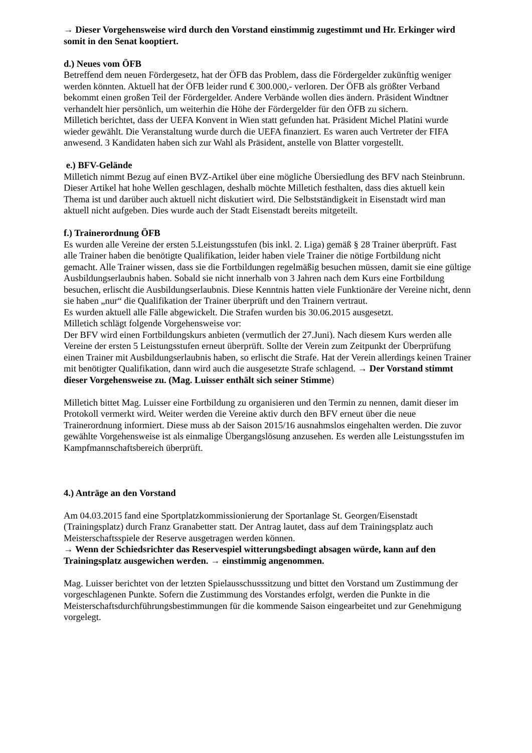→ Dieser Vorgehensweise wird durch den Vorstand einstimmig zugestimmt und Hr. Erkinger wird somit in den Senat kooptiert.
d.) Neues vom ÖFB
Betreffend dem neuen Fördergesetz, hat der ÖFB das Problem, dass die Fördergelder zukünftig weniger werden könnten. Aktuell hat der ÖFB leider rund € 300.000,- verloren. Der ÖFB als größter Verband bekommt einen großen Teil der Fördergelder. Andere Verbände wollen dies ändern. Präsident Windtner verhandelt hier persönlich, um weiterhin die Höhe der Fördergelder für den ÖFB zu sichern.
Milletich berichtet, dass der UEFA Konvent in Wien statt gefunden hat. Präsident Michel Platini wurde wieder gewählt. Die Veranstaltung wurde durch die UEFA finanziert. Es waren auch Vertreter der FIFA anwesend. 3 Kandidaten haben sich zur Wahl als Präsident, anstelle von Blatter vorgestellt.
e.) BFV-Gelände
Milletich nimmt Bezug auf einen BVZ-Artikel über eine mögliche Übersiedlung des BFV nach Steinbrunn. Dieser Artikel hat hohe Wellen geschlagen, deshalb möchte Milletich festhalten, dass dies aktuell kein Thema ist und darüber auch aktuell nicht diskutiert wird. Die Selbstständigkeit in Eisenstadt wird man aktuell nicht aufgeben. Dies wurde auch der Stadt Eisenstadt bereits mitgeteilt.
f.) Trainerordnung ÖFB
Es wurden alle Vereine der ersten 5.Leistungsstufen (bis inkl. 2. Liga) gemäß § 28 Trainer überprüft. Fast alle Trainer haben die benötigte Qualifikation, leider haben viele Trainer die nötige Fortbildung nicht gemacht. Alle Trainer wissen, dass sie die Fortbildungen regelmäßig besuchen müssen, damit sie eine gültige Ausbildungserlaubnis haben. Sobald sie nicht innerhalb von 3 Jahren nach dem Kurs eine Fortbildung besuchen, erlischt die Ausbildungserlaubnis. Diese Kenntnis hatten viele Funktionäre der Vereine nicht, denn sie haben „nur“ die Qualifikation der Trainer überprüft und den Trainern vertraut.
Es wurden aktuell alle Fälle abgewickelt. Die Strafen wurden bis 30.06.2015 ausgesetzt.
Milletich schlägt folgende Vorgehensweise vor:
Der BFV wird einen Fortbildungskurs anbieten (vermutlich der 27.Juni). Nach diesem Kurs werden alle Vereine der ersten 5 Leistungsstufen erneut überprüft. Sollte der Verein zum Zeitpunkt der Überprüfung einen Trainer mit Ausbildungserlaubnis haben, so erlischt die Strafe. Hat der Verein allerdings keinen Trainer mit benötigter Qualifikation, dann wird auch die ausgesetzte Strafe schlagend. → Der Vorstand stimmt dieser Vorgehensweise zu. (Mag. Luisser enthält sich seiner Stimme)
Milletich bittet Mag. Luisser eine Fortbildung zu organisieren und den Termin zu nennen, damit dieser im Protokoll vermerkt wird. Weiter werden die Vereine aktiv durch den BFV erneut über die neue Trainerordnung informiert. Diese muss ab der Saison 2015/16 ausnahmslos eingehalten werden. Die zuvor gewählte Vorgehensweise ist als einmalige Übergangslösung anzusehen. Es werden alle Leistungsstufen im Kampfmannschaftsbereich überprüft.
4.) Anträge an den Vorstand
Am 04.03.2015 fand eine Sportplatzkommissionierung der Sportanlage St. Georgen/Eisenstadt (Trainingsplatz) durch Franz Granabetter statt. Der Antrag lautet, dass auf dem Trainingsplatz auch Meisterschaftsspiele der Reserve ausgetragen werden können.
→ Wenn der Schiedsrichter das Reservespiel witterungsbedingt absagen würde, kann auf den Trainingsplatz ausgewichen werden. → einstimmig angenommen.
Mag. Luisser berichtet von der letzten Spielausschusssitzung und bittet den Vorstand um Zustimmung der vorgeschlagenen Punkte. Sofern die Zustimmung des Vorstandes erfolgt, werden die Punkte in die Meisterschaftsdurchführungsbestimmungen für die kommende Saison eingearbeitet und zur Genehmigung vorgelegt.